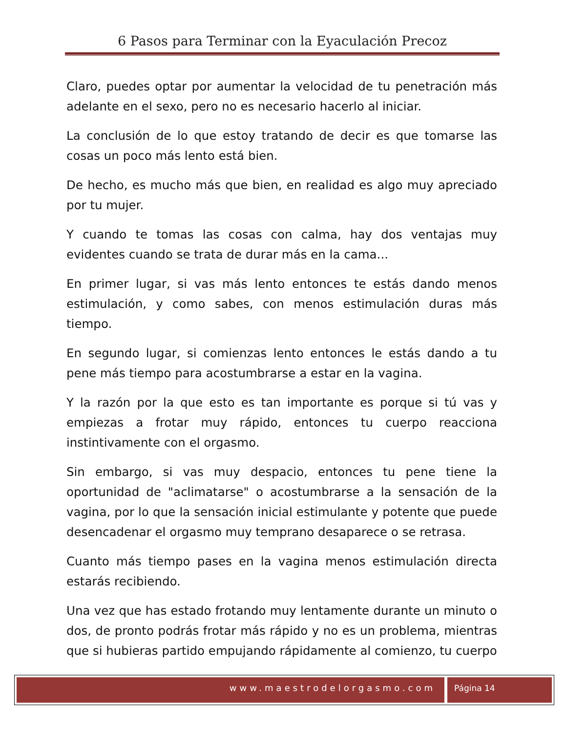6 Pasos para Terminar con la Eyaculación Precoz
Claro, puedes optar por aumentar la velocidad de tu penetración más adelante en el sexo, pero no es necesario hacerlo al iniciar.
La conclusión de lo que estoy tratando de decir es que tomarse las cosas un poco más lento está bien.
De hecho, es mucho más que bien, en realidad es algo muy apreciado por tu mujer.
Y cuando te tomas las cosas con calma, hay dos ventajas muy evidentes cuando se trata de durar más en la cama...
En primer lugar, si vas más lento entonces te estás dando menos estimulación, y como sabes, con menos estimulación duras más tiempo.
En segundo lugar, si comienzas lento entonces le estás dando a tu pene más tiempo para acostumbrarse a estar en la vagina.
Y la razón por la que esto es tan importante es porque si tú vas y empiezas a frotar muy rápido, entonces tu cuerpo reacciona instintivamente con el orgasmo.
Sin embargo, si vas muy despacio, entonces tu pene tiene la oportunidad de "aclimatarse" o acostumbrarse a la sensación de la vagina, por lo que la sensación inicial estimulante y potente que puede desencadenar el orgasmo muy temprano desaparece o se retrasa.
Cuanto más tiempo pases en la vagina menos estimulación directa estarás recibiendo.
Una vez que has estado frotando muy lentamente durante un minuto o dos, de pronto podrás frotar más rápido y no es un problema, mientras que si hubieras partido empujando rápidamente al comienzo, tu cuerpo
www.maestrodelorgasmo.com Página 14